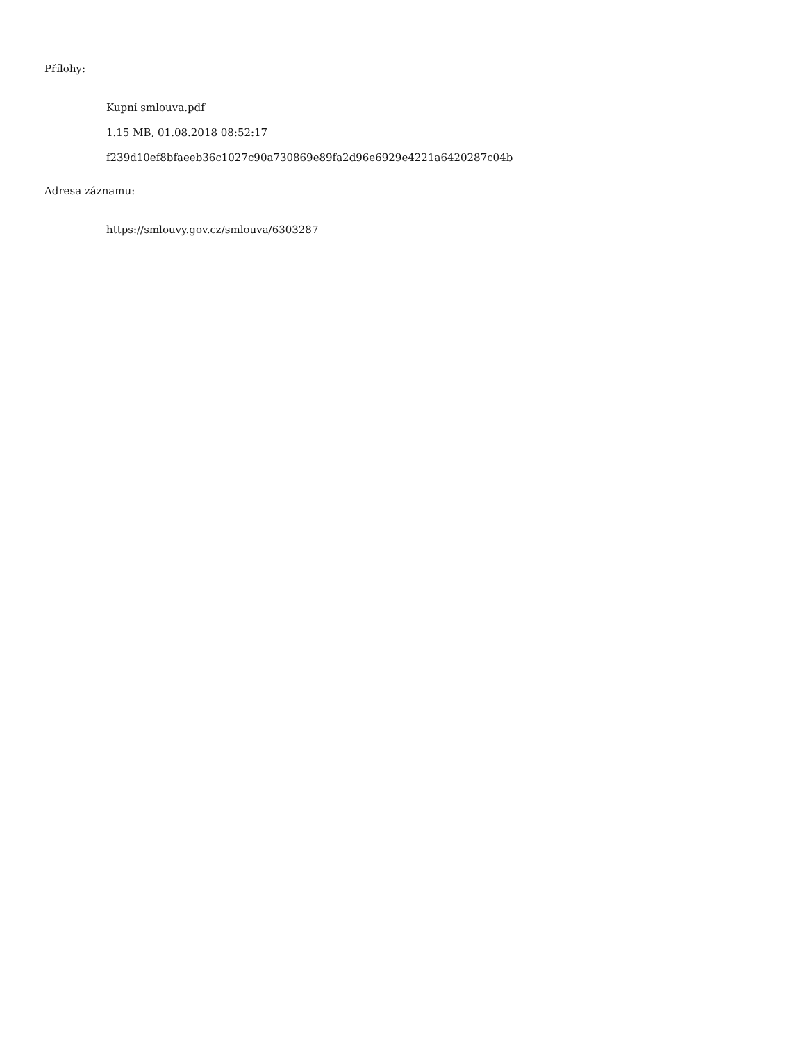Přílohy:
Kupní smlouva.pdf
1.15 MB, 01.08.2018 08:52:17
f239d10ef8bfaeeb36c1027c90a730869e89fa2d96e6929e4221a6420287c04b
Adresa záznamu:
https://smlouvy.gov.cz/smlouva/6303287